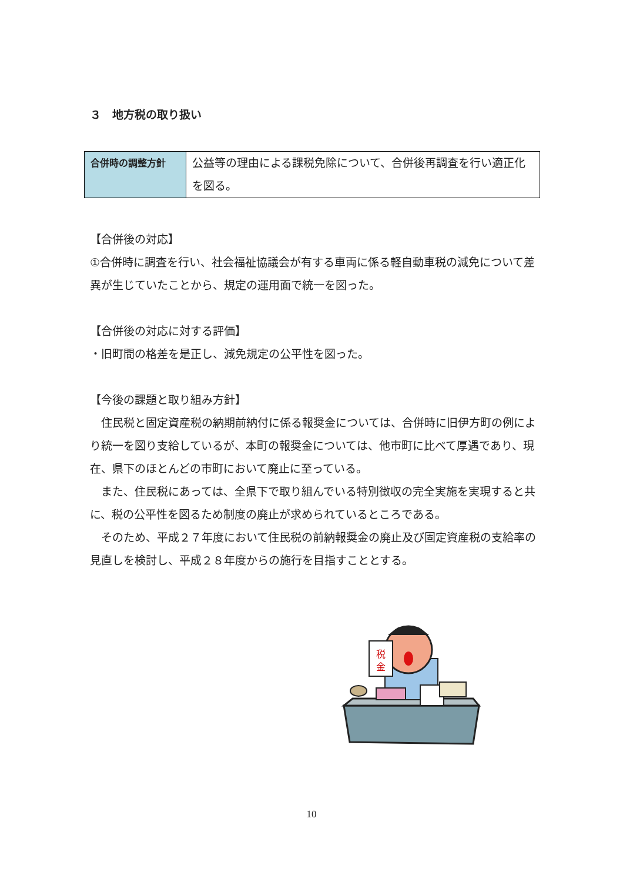３　地方税の取り扱い
| 合併時の調整方針 | 公益等の理由による課税免除について、合併後再調査を行い適正化を図る。 |
【合併後の対応】
①合併時に調査を行い、社会福祉協議会が有する車両に係る軽自動車税の減免について差異が生じていたことから、規定の運用面で統一を図った。
【合併後の対応に対する評価】
・旧町間の格差を是正し、減免規定の公平性を図った。
【今後の課題と取り組み方針】
　住民税と固定資産税の納期前納付に係る報奨金については、合併時に旧伊方町の例により統一を図り支給しているが、本町の報奨金については、他市町に比べて厚遇であり、現在、県下のほとんどの市町において廃止に至っている。
　また、住民税にあっては、全県下で取り組んでいる特別徴収の完全実施を実現すると共に、税の公平性を図るため制度の廃止が求められているところである。
　そのため、平成２７年度において住民税の前納報奨金の廃止及び固定資産税の支給率の見直しを検討し、平成２８年度からの施行を目指すこととする。
税
金
10